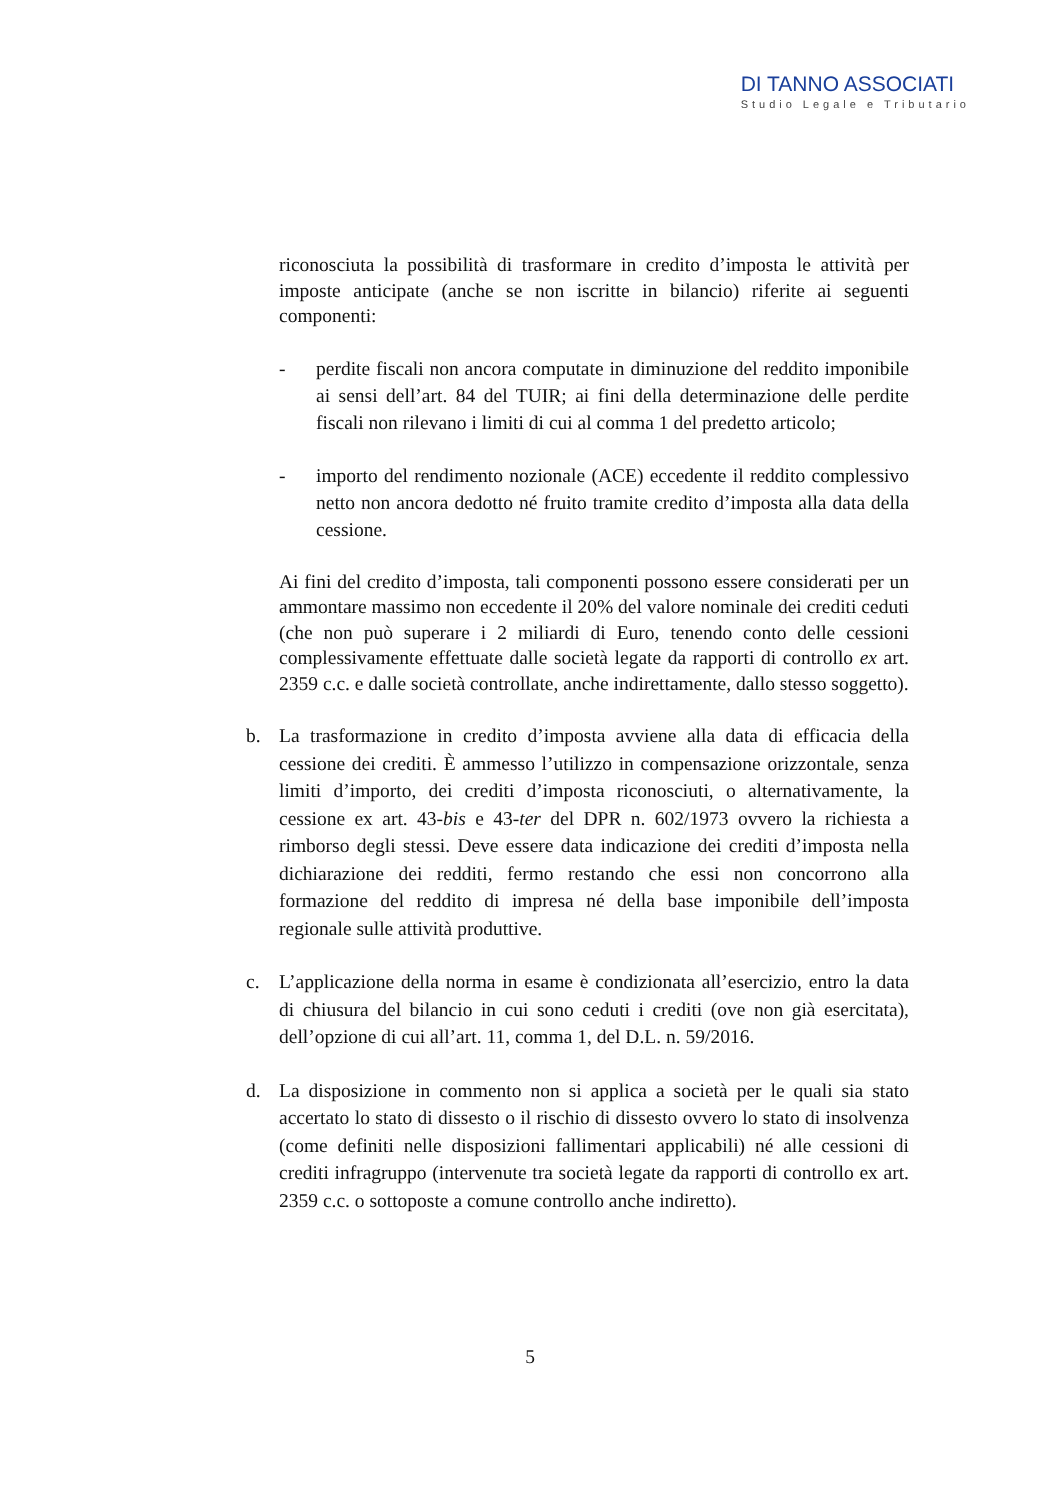DI TANNO ASSOCIATI
Studio Legale e Tributario
riconosciuta la possibilità di trasformare in credito d’imposta le attività per imposte anticipate (anche se non iscritte in bilancio) riferite ai seguenti componenti:
- perdite fiscali non ancora computate in diminuzione del reddito imponibile ai sensi dell’art. 84 del TUIR; ai fini della determinazione delle perdite fiscali non rilevano i limiti di cui al comma 1 del predetto articolo;
- importo del rendimento nozionale (ACE) eccedente il reddito complessivo netto non ancora dedotto né fruito tramite credito d’imposta alla data della cessione.
Ai fini del credito d’imposta, tali componenti possono essere considerati per un ammontare massimo non eccedente il 20% del valore nominale dei crediti ceduti (che non può superare i 2 miliardi di Euro, tenendo conto delle cessioni complessivamente effettuate dalle società legate da rapporti di controllo ex art. 2359 c.c. e dalle società controllate, anche indirettamente, dallo stesso soggetto).
b. La trasformazione in credito d’imposta avviene alla data di efficacia della cessione dei crediti. È ammesso l’utilizzo in compensazione orizzontale, senza limiti d’importo, dei crediti d’imposta riconosciuti, o alternativamente, la cessione ex art. 43-bis e 43-ter del DPR n. 602/1973 ovvero la richiesta a rimborso degli stessi. Deve essere data indicazione dei crediti d’imposta nella dichiarazione dei redditi, fermo restando che essi non concorrono alla formazione del reddito di impresa né della base imponibile dell’imposta regionale sulle attività produttive.
c. L’applicazione della norma in esame è condizionata all’esercizio, entro la data di chiusura del bilancio in cui sono ceduti i crediti (ove non già esercitata), dell’opzione di cui all’art. 11, comma 1, del D.L. n. 59/2016.
d. La disposizione in commento non si applica a società per le quali sia stato accertato lo stato di dissesto o il rischio di dissesto ovvero lo stato di insolvenza (come definiti nelle disposizioni fallimentari applicabili) né alle cessioni di crediti infragruppo (intervenute tra società legate da rapporti di controllo ex art. 2359 c.c. o sottoposte a comune controllo anche indiretto).
5